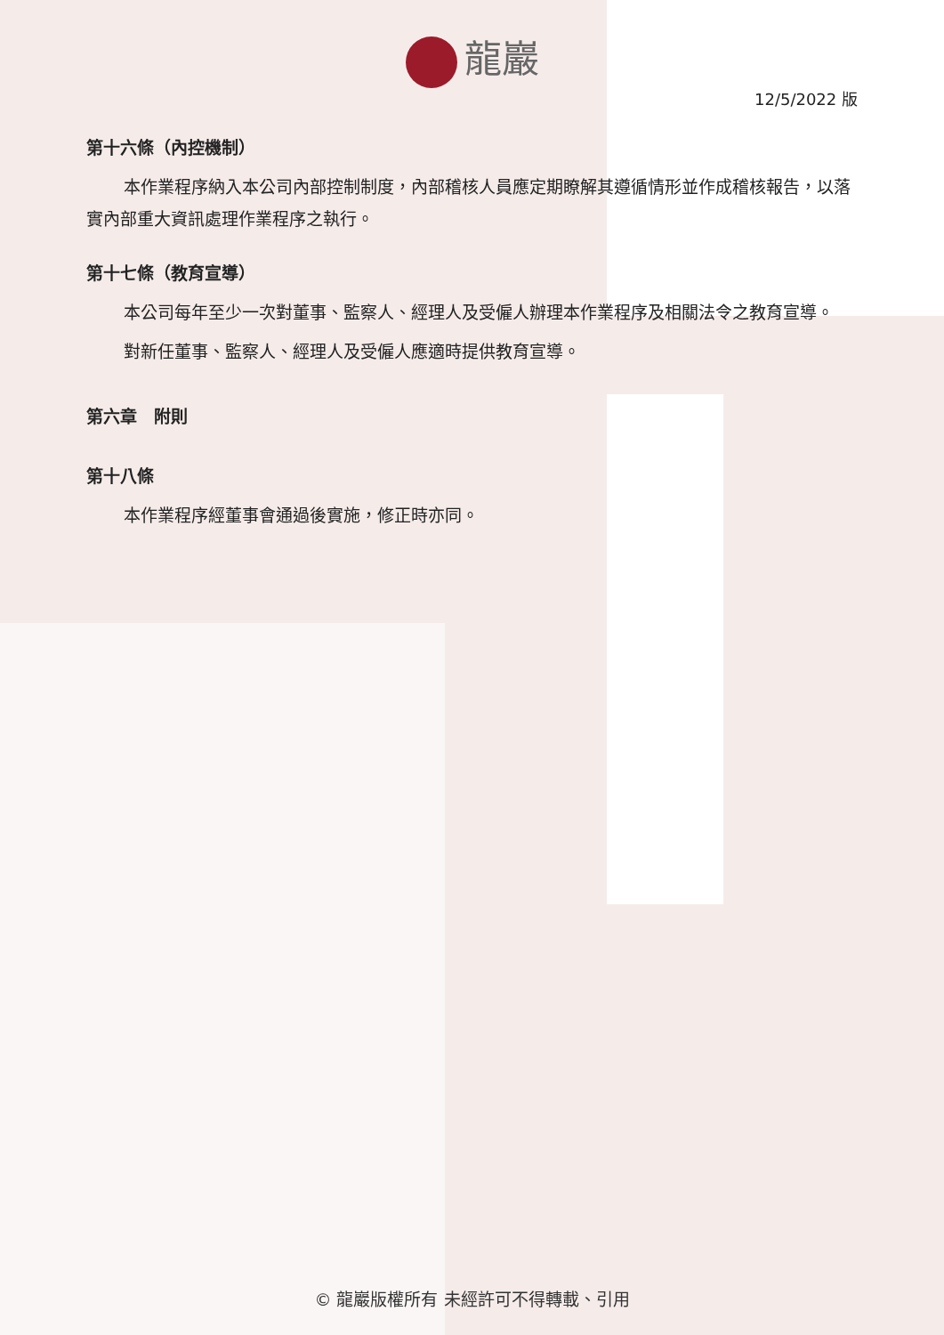龍巖
12/5/2022 版
第十六條（內控機制）
本作業程序納入本公司內部控制制度，內部稽核人員應定期瞭解其遵循情形並作成稽核報告，以落實內部重大資訊處理作業程序之執行。
第十七條（教育宣導）
本公司每年至少一次對董事、監察人、經理人及受僱人辦理本作業程序及相關法令之教育宣導。
對新任董事、監察人、經理人及受僱人應適時提供教育宣導。
第六章　附則
第十八條
本作業程序經董事會通過後實施，修正時亦同。
© 龍巖版權所有 未經許可不得轉載、引用